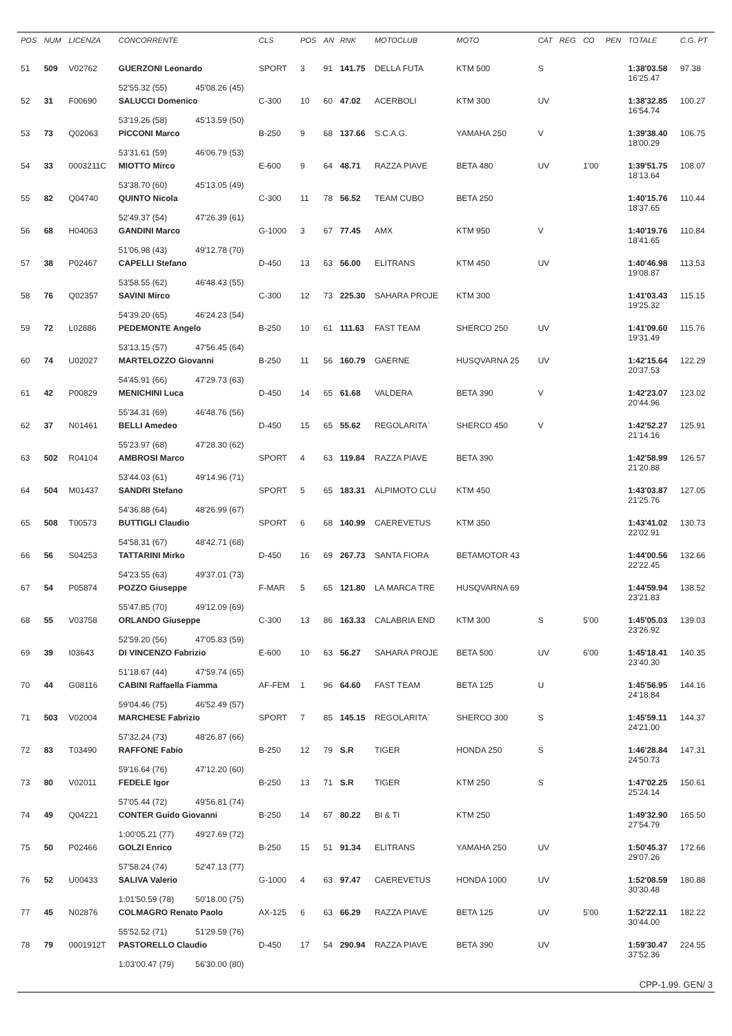| POS | NUM | LICENZA | CONCORRENTE | | CLS | POS | AN | RNK | MOTOCLUB | MOTO | CAT | REG | CO | PEN | TOTALE | C.G. PT |
| --- | --- | --- | --- | --- | --- | --- | --- | --- | --- | --- | --- | --- | --- | --- | --- | --- |
| 51 | 509 | V02762 | GUERZONI Leonardo | | SPORT | 3 | 91 | 141.75 | DELLA FUTA | KTM 500 | S | | | | 1:38'03.58 16'25.47 | 97.38 |
| | | | 52'55.32 (55) | 45'08.26 (45) | | | | | | | | | | | | |
| 52 | 31 | F00690 | SALUCCI Domenico | | C-300 | 10 | 60 | 47.02 | ACERBOLI | KTM 300 | UV | | | | 1:38'32.85 16'54.74 | 100.27 |
| | | | 53'19.26 (58) | 45'13.59 (50) | | | | | | | | | | | | |
| 53 | 73 | Q02063 | PICCONI Marco | | B-250 | 9 | 68 | 137.66 | S.C.A.G. | YAMAHA 250 | V | | | | 1:39'38.40 18'00.29 | 106.75 |
| | | | 53'31.61 (59) | 46'06.79 (53) | | | | | | | | | | | | |
| 54 | 33 | 0003211C | MIOTTO Mirco | | E-600 | 9 | 64 | 48.71 | RAZZA PIAVE | BETA 480 | UV | | 1'00 | | 1:39'51.75 18'13.64 | 108.07 |
| | | | 53'38.70 (60) | 45'13.05 (49) | | | | | | | | | | | | |
| 55 | 82 | Q04740 | QUINTO Nicola | | C-300 | 11 | 78 | 56.52 | TEAM CUBO | BETA 250 | | | | | 1:40'15.76 18'37.65 | 110.44 |
| | | | 52'49.37 (54) | 47'26.39 (61) | | | | | | | | | | | | |
| 56 | 68 | H04063 | GANDINI Marco | | G-1000 | 3 | 67 | 77.45 | AMX | KTM 950 | V | | | | 1:40'19.76 18'41.65 | 110.84 |
| | | | 51'06.98 (43) | 49'12.78 (70) | | | | | | | | | | | | |
| 57 | 38 | P02467 | CAPELLI Stefano | | D-450 | 13 | 63 | 56.00 | ELITRANS | KTM 450 | UV | | | | 1:40'46.98 19'08.87 | 113.53 |
| | | | 53'58.55 (62) | 46'48.43 (55) | | | | | | | | | | | | |
| 58 | 76 | Q02357 | SAVINI Mirco | | C-300 | 12 | 73 | 225.30 | SAHARA PROJE | KTM 300 | | | | | 1:41'03.43 19'25.32 | 115.15 |
| | | | 54'39.20 (65) | 46'24.23 (54) | | | | | | | | | | | | |
| 59 | 72 | L02886 | PEDEMONTE Angelo | | B-250 | 10 | 61 | 111.63 | FAST TEAM | SHERCO 250 | UV | | | | 1:41'09.60 19'31.49 | 115.76 |
| | | | 53'13.15 (57) | 47'56.45 (64) | | | | | | | | | | | | |
| 60 | 74 | U02027 | MARTELOZZO Giovanni | | B-250 | 11 | 56 | 160.79 | GAERNE | HUSQVARNA 25 | UV | | | | 1:42'15.64 20'37.53 | 122.29 |
| | | | 54'45.91 (66) | 47'29.73 (63) | | | | | | | | | | | | |
| 61 | 42 | P00829 | MENICHINI Luca | | D-450 | 14 | 65 | 61.68 | VALDERA | BETA 390 | V | | | | 1:42'23.07 20'44.96 | 123.02 |
| | | | 55'34.31 (69) | 46'48.76 (56) | | | | | | | | | | | | |
| 62 | 37 | N01461 | BELLI Amedeo | | D-450 | 15 | 65 | 55.62 | REGOLARITA` | SHERCO 450 | V | | | | 1:42'52.27 21'14.16 | 125.91 |
| | | | 55'23.97 (68) | 47'28.30 (62) | | | | | | | | | | | | |
| 63 | 502 | R04104 | AMBROSI Marco | | SPORT | 4 | 63 | 119.84 | RAZZA PIAVE | BETA 390 | | | | | 1:42'58.99 21'20.88 | 126.57 |
| | | | 53'44.03 (61) | 49'14.96 (71) | | | | | | | | | | | | |
| 64 | 504 | M01437 | SANDRI Stefano | | SPORT | 5 | 65 | 183.31 | ALPIMOTO CLU | KTM 450 | | | | | 1:43'03.87 21'25.76 | 127.05 |
| | | | 54'36.88 (64) | 48'26.99 (67) | | | | | | | | | | | | |
| 65 | 508 | T00573 | BUTTIGLI Claudio | | SPORT | 6 | 68 | 140.99 | CAEREVETUS | KTM 350 | | | | | 1:43'41.02 22'02.91 | 130.73 |
| | | | 54'58.31 (67) | 48'42.71 (68) | | | | | | | | | | | | |
| 66 | 56 | S04253 | TATTARINI Mirko | | D-450 | 16 | 69 | 267.73 | SANTA FIORA | BETAMOTOR 43 | | | | | 1:44'00.56 22'22.45 | 132.66 |
| | | | 54'23.55 (63) | 49'37.01 (73) | | | | | | | | | | | | |
| 67 | 54 | P05874 | POZZO Giuseppe | | F-MAR | 5 | 65 | 121.80 | LA MARCA TRE | HUSQVARNA 69 | | | | | 1:44'59.94 23'21.83 | 138.52 |
| | | | 55'47.85 (70) | 49'12.09 (69) | | | | | | | | | | | | |
| 68 | 55 | V03758 | ORLANDO Giuseppe | | C-300 | 13 | 86 | 163.33 | CALABRIA END | KTM 300 | S | | 5'00 | | 1:45'05.03 23'26.92 | 139.03 |
| | | | 52'59.20 (56) | 47'05.83 (59) | | | | | | | | | | | | |
| 69 | 39 | I03643 | DI VINCENZO Fabrizio | | E-600 | 10 | 63 | 56.27 | SAHARA PROJE | BETA 500 | UV | | 6'00 | | 1:45'18.41 23'40.30 | 140.35 |
| | | | 51'18.67 (44) | 47'59.74 (65) | | | | | | | | | | | | |
| 70 | 44 | G08116 | CABINI Raffaella Fiamma | | AF-FEM | 1 | 96 | 64.60 | FAST TEAM | BETA 125 | U | | | | 1:45'56.95 24'18.84 | 144.16 |
| | | | 59'04.46 (75) | 46'52.49 (57) | | | | | | | | | | | | |
| 71 | 503 | V02004 | MARCHESE Fabrizio | | SPORT | 7 | 85 | 145.15 | REGOLARITA` | SHERCO 300 | S | | | | 1:45'59.11 24'21.00 | 144.37 |
| | | | 57'32.24 (73) | 48'26.87 (66) | | | | | | | | | | | | |
| 72 | 83 | T03490 | RAFFONE Fabio | | B-250 | 12 | 79 | S.R | TIGER | HONDA 250 | S | | | | 1:46'28.84 24'50.73 | 147.31 |
| | | | 59'16.64 (76) | 47'12.20 (60) | | | | | | | | | | | | |
| 73 | 80 | V02011 | FEDELE Igor | | B-250 | 13 | 71 | S.R | TIGER | KTM 250 | S | | | | 1:47'02.25 25'24.14 | 150.61 |
| | | | 57'05.44 (72) | 49'56.81 (74) | | | | | | | | | | | | |
| 74 | 49 | Q04221 | CONTER Guido Giovanni | | B-250 | 14 | 67 | 80.22 | BI & TI | KTM 250 | | | | | 1:49'32.90 27'54.79 | 165.50 |
| | | | 1:00'05.21 (77) | 49'27.69 (72) | | | | | | | | | | | | |
| 75 | 50 | P02466 | GOLZI Enrico | | B-250 | 15 | 51 | 91.34 | ELITRANS | YAMAHA 250 | UV | | | | 1:50'45.37 29'07.26 | 172.66 |
| | | | 57'58.24 (74) | 52'47.13 (77) | | | | | | | | | | | | |
| 76 | 52 | U00433 | SALIVA Valerio | | G-1000 | 4 | 63 | 97.47 | CAEREVETUS | HONDA 1000 | UV | | | | 1:52'08.59 30'30.48 | 180.88 |
| | | | 1:01'50.59 (78) | 50'18.00 (75) | | | | | | | | | | | | |
| 77 | 45 | N02876 | COLMAGRO Renato Paolo | | AX-125 | 6 | 63 | 66.29 | RAZZA PIAVE | BETA 125 | UV | | 5'00 | | 1:52'22.11 30'44.00 | 182.22 |
| | | | 55'52.52 (71) | 51'29.59 (76) | | | | | | | | | | | | |
| 78 | 79 | 0001912T | PASTORELLO Claudio | | D-450 | 17 | 54 | 290.94 | RAZZA PIAVE | BETA 390 | UV | | | | 1:59'30.47 37'52.36 | 224.55 |
| | | | 1:03'00.47 (79) | 56'30.00 (80) | | | | | | | | | | | | |
CPP-1.99. GEN/ 3